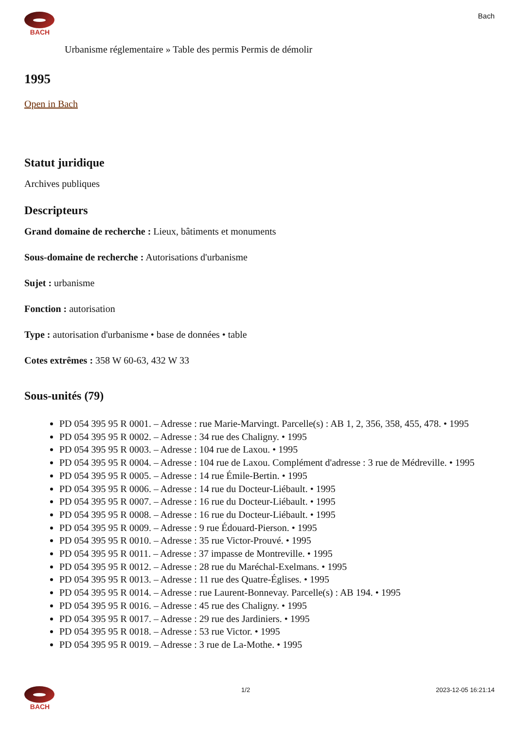BACH Bach
Urbanisme réglementaire » Table des permis Permis de démolir
1995
Open in Bach
Statut juridique
Archives publiques
Descripteurs
Grand domaine de recherche : Lieux, bâtiments et monuments
Sous-domaine de recherche : Autorisations d'urbanisme
Sujet : urbanisme
Fonction : autorisation
Type : autorisation d'urbanisme • base de données • table
Cotes extrêmes : 358 W 60-63, 432 W 33
Sous-unités (79)
PD 054 395 95 R 0001. – Adresse : rue Marie-Marvingt. Parcelle(s) : AB 1, 2, 356, 358, 455, 478. • 1995
PD 054 395 95 R 0002. – Adresse : 34 rue des Chaligny. • 1995
PD 054 395 95 R 0003. – Adresse : 104 rue de Laxou. • 1995
PD 054 395 95 R 0004. – Adresse : 104 rue de Laxou. Complément d'adresse : 3 rue de Médreville. • 1995
PD 054 395 95 R 0005. – Adresse : 14 rue Émile-Bertin. • 1995
PD 054 395 95 R 0006. – Adresse : 14 rue du Docteur-Liébault. • 1995
PD 054 395 95 R 0007. – Adresse : 16 rue du Docteur-Liébault. • 1995
PD 054 395 95 R 0008. – Adresse : 16 rue du Docteur-Liébault. • 1995
PD 054 395 95 R 0009. – Adresse : 9 rue Édouard-Pierson. • 1995
PD 054 395 95 R 0010. – Adresse : 35 rue Victor-Prouvé. • 1995
PD 054 395 95 R 0011. – Adresse : 37 impasse de Montreville. • 1995
PD 054 395 95 R 0012. – Adresse : 28 rue du Maréchal-Exelmans. • 1995
PD 054 395 95 R 0013. – Adresse : 11 rue des Quatre-Églises. • 1995
PD 054 395 95 R 0014. – Adresse : rue Laurent-Bonnevay. Parcelle(s) : AB 194. • 1995
PD 054 395 95 R 0016. – Adresse : 45 rue des Chaligny. • 1995
PD 054 395 95 R 0017. – Adresse : 29 rue des Jardiniers. • 1995
PD 054 395 95 R 0018. – Adresse : 53 rue Victor. • 1995
PD 054 395 95 R 0019. – Adresse : 3 rue de La-Mothe. • 1995
BACH 1/2 2023-12-05 16:21:14